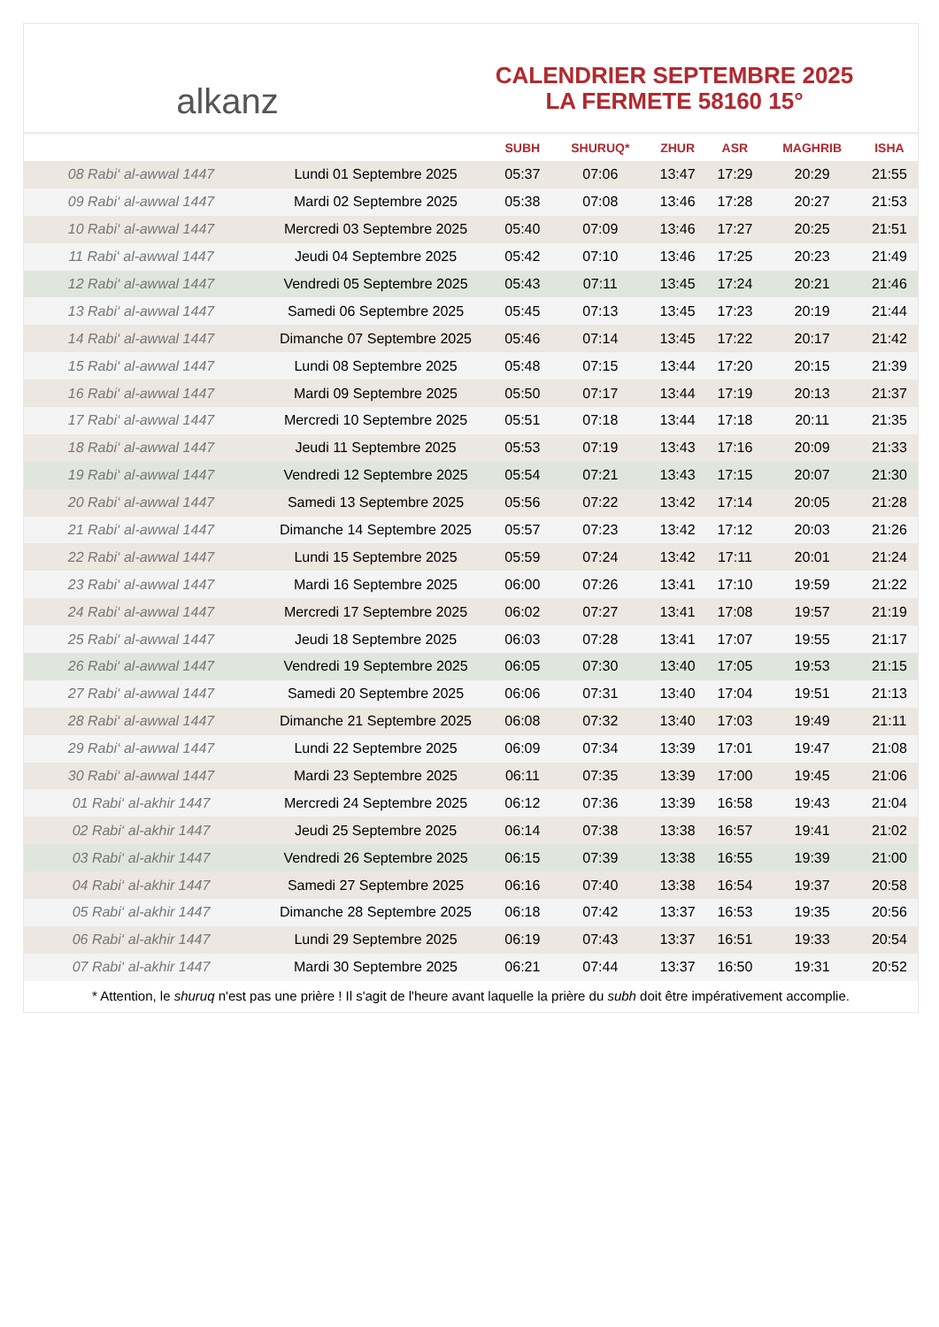alkanz
CALENDRIER SEPTEMBRE 2025
LA FERMETE 58160 15°
| | | SUBH | SHURUQ* | ZHUR | ASR | MAGHRIB | ISHA |
| --- | --- | --- | --- | --- | --- | --- | --- |
| 08 Rabi‘ al-awwal 1447 | Lundi 01 Septembre 2025 | 05:37 | 07:06 | 13:47 | 17:29 | 20:29 | 21:55 |
| 09 Rabi‘ al-awwal 1447 | Mardi 02 Septembre 2025 | 05:38 | 07:08 | 13:46 | 17:28 | 20:27 | 21:53 |
| 10 Rabi‘ al-awwal 1447 | Mercredi 03 Septembre 2025 | 05:40 | 07:09 | 13:46 | 17:27 | 20:25 | 21:51 |
| 11 Rabi‘ al-awwal 1447 | Jeudi 04 Septembre 2025 | 05:42 | 07:10 | 13:46 | 17:25 | 20:23 | 21:49 |
| 12 Rabi‘ al-awwal 1447 | Vendredi 05 Septembre 2025 | 05:43 | 07:11 | 13:45 | 17:24 | 20:21 | 21:46 |
| 13 Rabi‘ al-awwal 1447 | Samedi 06 Septembre 2025 | 05:45 | 07:13 | 13:45 | 17:23 | 20:19 | 21:44 |
| 14 Rabi‘ al-awwal 1447 | Dimanche 07 Septembre 2025 | 05:46 | 07:14 | 13:45 | 17:22 | 20:17 | 21:42 |
| 15 Rabi‘ al-awwal 1447 | Lundi 08 Septembre 2025 | 05:48 | 07:15 | 13:44 | 17:20 | 20:15 | 21:39 |
| 16 Rabi‘ al-awwal 1447 | Mardi 09 Septembre 2025 | 05:50 | 07:17 | 13:44 | 17:19 | 20:13 | 21:37 |
| 17 Rabi‘ al-awwal 1447 | Mercredi 10 Septembre 2025 | 05:51 | 07:18 | 13:44 | 17:18 | 20:11 | 21:35 |
| 18 Rabi‘ al-awwal 1447 | Jeudi 11 Septembre 2025 | 05:53 | 07:19 | 13:43 | 17:16 | 20:09 | 21:33 |
| 19 Rabi‘ al-awwal 1447 | Vendredi 12 Septembre 2025 | 05:54 | 07:21 | 13:43 | 17:15 | 20:07 | 21:30 |
| 20 Rabi‘ al-awwal 1447 | Samedi 13 Septembre 2025 | 05:56 | 07:22 | 13:42 | 17:14 | 20:05 | 21:28 |
| 21 Rabi‘ al-awwal 1447 | Dimanche 14 Septembre 2025 | 05:57 | 07:23 | 13:42 | 17:12 | 20:03 | 21:26 |
| 22 Rabi‘ al-awwal 1447 | Lundi 15 Septembre 2025 | 05:59 | 07:24 | 13:42 | 17:11 | 20:01 | 21:24 |
| 23 Rabi‘ al-awwal 1447 | Mardi 16 Septembre 2025 | 06:00 | 07:26 | 13:41 | 17:10 | 19:59 | 21:22 |
| 24 Rabi‘ al-awwal 1447 | Mercredi 17 Septembre 2025 | 06:02 | 07:27 | 13:41 | 17:08 | 19:57 | 21:19 |
| 25 Rabi‘ al-awwal 1447 | Jeudi 18 Septembre 2025 | 06:03 | 07:28 | 13:41 | 17:07 | 19:55 | 21:17 |
| 26 Rabi‘ al-awwal 1447 | Vendredi 19 Septembre 2025 | 06:05 | 07:30 | 13:40 | 17:05 | 19:53 | 21:15 |
| 27 Rabi‘ al-awwal 1447 | Samedi 20 Septembre 2025 | 06:06 | 07:31 | 13:40 | 17:04 | 19:51 | 21:13 |
| 28 Rabi‘ al-awwal 1447 | Dimanche 21 Septembre 2025 | 06:08 | 07:32 | 13:40 | 17:03 | 19:49 | 21:11 |
| 29 Rabi‘ al-awwal 1447 | Lundi 22 Septembre 2025 | 06:09 | 07:34 | 13:39 | 17:01 | 19:47 | 21:08 |
| 30 Rabi‘ al-awwal 1447 | Mardi 23 Septembre 2025 | 06:11 | 07:35 | 13:39 | 17:00 | 19:45 | 21:06 |
| 01 Rabi‘ al-akhir 1447 | Mercredi 24 Septembre 2025 | 06:12 | 07:36 | 13:39 | 16:58 | 19:43 | 21:04 |
| 02 Rabi‘ al-akhir 1447 | Jeudi 25 Septembre 2025 | 06:14 | 07:38 | 13:38 | 16:57 | 19:41 | 21:02 |
| 03 Rabi‘ al-akhir 1447 | Vendredi 26 Septembre 2025 | 06:15 | 07:39 | 13:38 | 16:55 | 19:39 | 21:00 |
| 04 Rabi‘ al-akhir 1447 | Samedi 27 Septembre 2025 | 06:16 | 07:40 | 13:38 | 16:54 | 19:37 | 20:58 |
| 05 Rabi‘ al-akhir 1447 | Dimanche 28 Septembre 2025 | 06:18 | 07:42 | 13:37 | 16:53 | 19:35 | 20:56 |
| 06 Rabi‘ al-akhir 1447 | Lundi 29 Septembre 2025 | 06:19 | 07:43 | 13:37 | 16:51 | 19:33 | 20:54 |
| 07 Rabi‘ al-akhir 1447 | Mardi 30 Septembre 2025 | 06:21 | 07:44 | 13:37 | 16:50 | 19:31 | 20:52 |
* Attention, le shuruq n'est pas une prière ! Il s'agit de l'heure avant laquelle la prière du subh doit être impérativement accomplie.